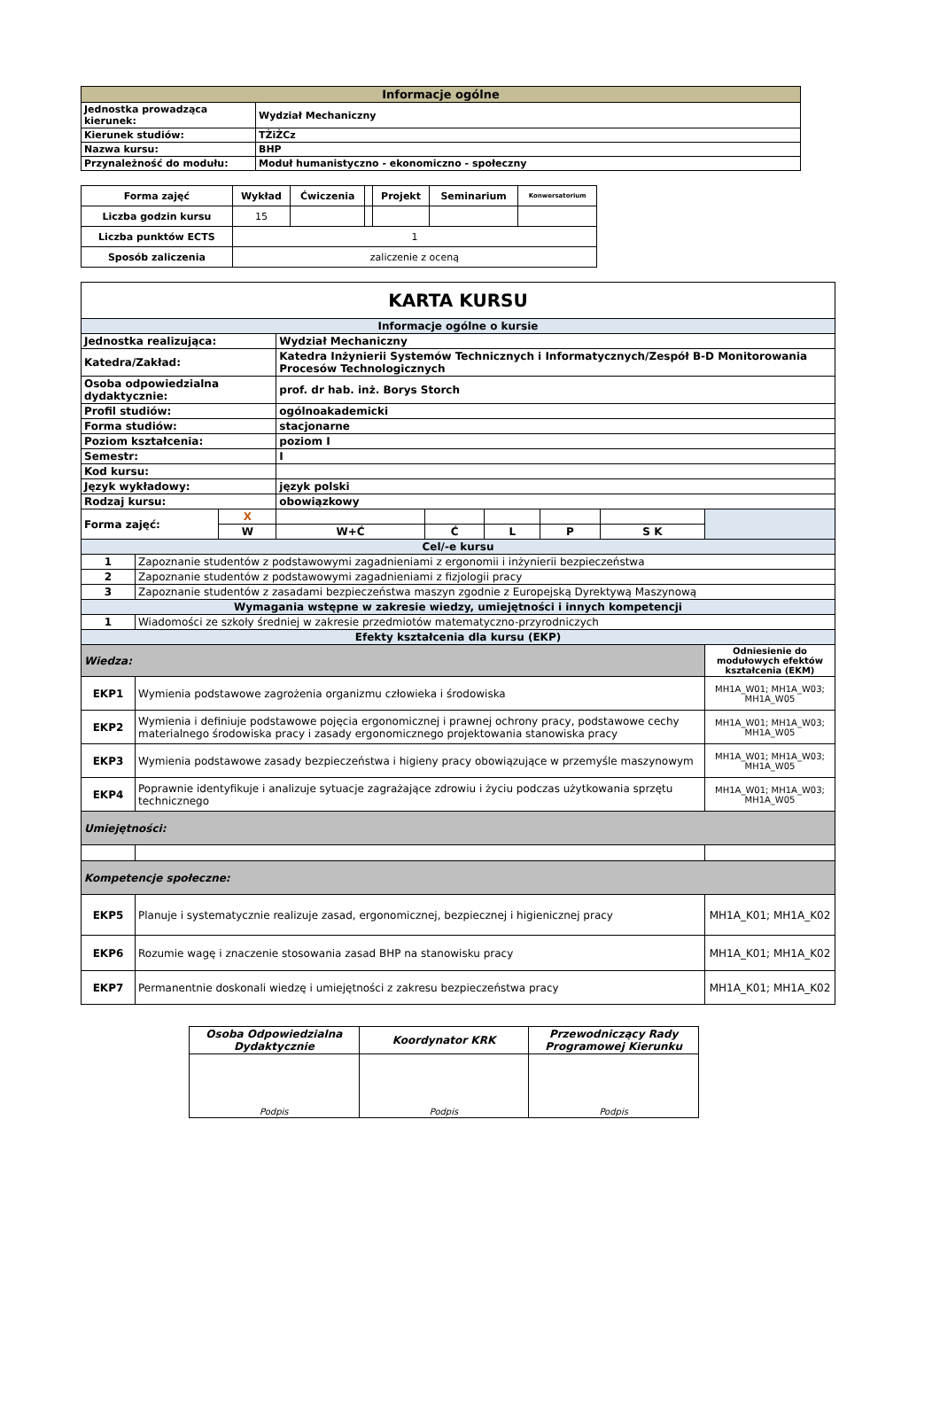| Informacje ogólne | |
| --- | --- |
| Jednostka prowadząca kierunek: | Wydział Mechaniczny |
| Kierunek studiów: | TŻiŻCz |
| Nazwa kursu: | BHP |
| Przynależność do modułu: | Moduł humanistyczno - ekonomiczno - społeczny |
| Forma zajęć | Wykład | Ćwiczenia | | Projekt | Seminarium | Konwersatorium |
| Liczba godzin kursu | 15 | | | | | |
| Liczba punktów ECTS | 1 | | | | | |
| Sposób zaliczenia | zaliczenie z oceną | | | | | |
| KARTA KURSU | | | | | | | | |
| Informacje ogólne o kursie | | | | | | | | |
| Jednostka realizująca: | | | Wydział Mechaniczny | | | | | |
| Katedra/Zakład: | | | Katedra Inżynierii Systemów Technicznych i Informatycznych/Zespół B-D Monitorowania Procesów Technologicznych | | | | | |
| Osoba odpowiedzialna dydaktycznie: | | | prof. dr hab. inż. Borys Storch | | | | | |
| Profil studiów: | | | ogólnoakademicki | | | | | |
| Forma studiów: | | | stacjonarne | | | | | |
| Poziom kształcenia: | | | poziom I | | | | | |
| Semestr: | | | I | | | | | |
| Kod kursu: | | | | | | | | |
| Język wykładowy: | | | język polski | | | | | |
| Rodzaj kursu: | | | obowiązkowy | | | | | |
| Forma zajęć: | | X | | | | | | |
| | | W | W+Ć | Ć | L | P | S K | |
| Cel/-e kursu | | | | | | | | |
| 1 | Zapoznanie studentów z podstawowymi zagadnieniami z ergonomii i inżynierii bezpieczeństwa | | | | | | | |
| 2 | Zapoznanie studentów z podstawowymi zagadnieniami z fizjologii pracy | | | | | | | |
| 3 | Zapoznanie studentów z zasadami bezpieczeństwa maszyn zgodnie z Europejską Dyrektywą Maszynową | | | | | | | |
| Wymagania wstępne w zakresie wiedzy, umiejętności i innych kompetencji | | | | | | | | |
| 1 | Wiadomości ze szkoły średniej w zakresie przedmiotów matematyczno-przyrodniczych | | | | | | | |
| Efekty kształcenia dla kursu (EKP) | | | | | | | | |
| Wiedza: | | | | | | | | Odniesienie do modułowych efektów kształcenia (EKM) |
| EKP1 | Wymienia podstawowe zagrożenia organizmu człowieka i środowiska | | | | | | | MH1A_W01; MH1A_W03; MH1A_W05 |
| EKP2 | Wymienia i definiuje podstawowe pojęcia ergonomicznej i prawnej ochrony pracy, podstawowe cechy materialnego środowiska pracy i zasady ergonomicznego projektowania stanowiska pracy | | | | | | | MH1A_W01; MH1A_W03; MH1A_W05 |
| EKP3 | Wymienia podstawowe zasady bezpieczeństwa i higieny pracy obowiązujące w przemyśle maszynowym | | | | | | | MH1A_W01; MH1A_W03; MH1A_W05 |
| EKP4 | Poprawnie identyfikuje i analizuje sytuacje zagrażające zdrowiu i życiu podczas użytkowania sprzętu technicznego | | | | | | | MH1A_W01; MH1A_W03; MH1A_W05 |
| Umiejętności: | | | | | | | | |
| Kompetencje społeczne: | | | | | | | | |
| EKP5 | Planuje i systematycznie realizuje zasad, ergonomicznej, bezpiecznej i higienicznej pracy | | | | | | | MH1A_K01; MH1A_K02 |
| EKP6 | Rozumie wagę i znaczenie stosowania zasad BHP na stanowisku pracy | | | | | | | MH1A_K01; MH1A_K02 |
| EKP7 | Permanentnie doskonali wiedzę i umiejętności z zakresu bezpieczeństwa pracy | | | | | | | MH1A_K01; MH1A_K02 |
| Osoba Odpowiedzialna Dydaktycznie | Koordynator KRK | Przewodniczący Rady Programowej Kierunku |
| Podpis | Podpis | Podpis |